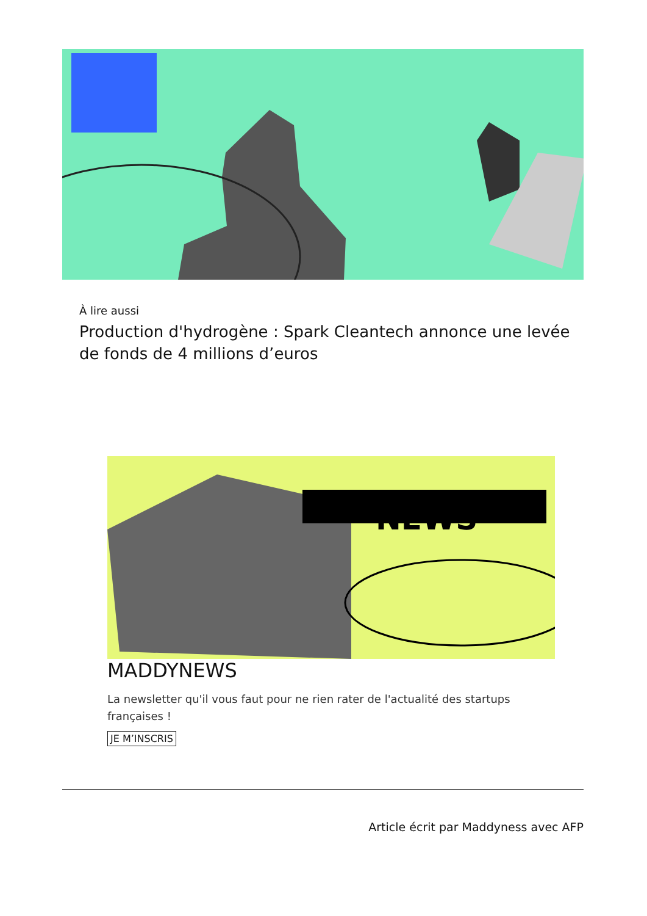À lire aussi
Production d'hydrogène : Spark Cleantech annonce une levée de fonds de 4 millions d’euros
NEWS
MADDYNEWS
La newsletter qu'il vous faut pour ne rien rater de l'actualité des startups françaises !
JE M’INSCRIS
Article écrit par Maddyness avec AFP